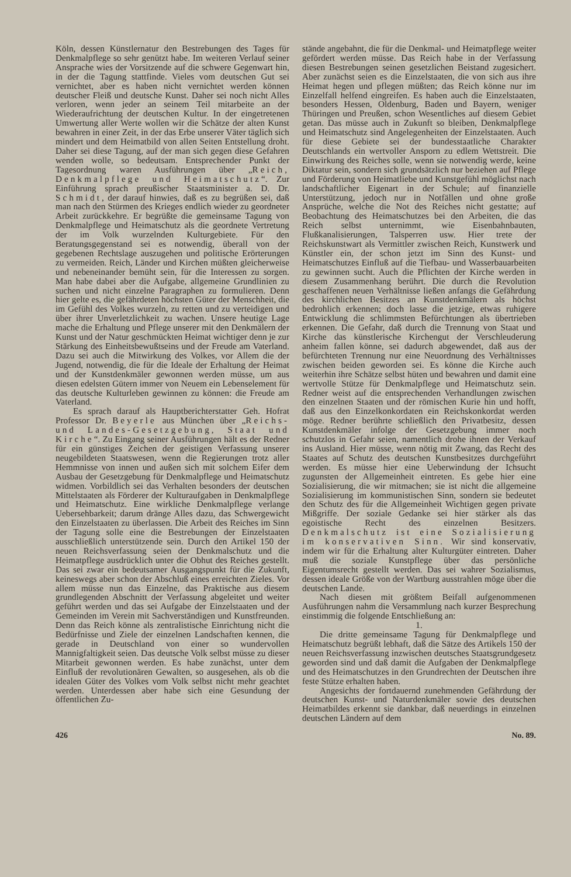Köln, dessen Künstlernatur den Bestrebungen des Tages für Denkmalpflege so sehr genützt habe. Im weiteren Verlauf seiner Ansprache wies der Vorsitzende auf die schwere Gegenwart hin, in der die Tagung stattfinde. Vieles vom deutschen Gut sei vernichtet, aber es haben nicht vernichtet werden können deutscher Fleiß und deutsche Kunst. Daher sei noch nicht Alles verloren, wenn jeder an seinem Teil mitarbeite an der Wiederaufrichtung der deutschen Kultur. In der eingetretenen Umwertung aller Werte wollen wir die Schätze der alten Kunst bewahren in einer Zeit, in der das Erbe unserer Väter täglich sich mindert und dem Heimatbild von allen Seiten Entstellung droht. Daher sei diese Tagung, auf der man sich gegen diese Gefahren wenden wolle, so bedeutsam. Entsprechender Punkt der Tagesordnung waren Ausführungen über „Reich, Denkmalpflege und Heimatschutz“. Zur Einführung sprach preußischer Staatsminister a. D. Dr. Schmidt, der darauf hinwies, daß es zu begrüßen sei, daß man nach den Stürmen des Krieges endlich wieder zu geordneter Arbeit zurückkehre. Er begrüßte die gemeinsame Tagung von Denkmalpflege und Heimatschutz als die geordnete Vertretung der im Volk wurzelnden Kulturgebiete. Für den Beratungsgegenstand sei es notwendig, überall von der gegebenen Rechtslage auszugehen und politische Erörterungen zu vermeiden. Reich, Länder und Kirchen müßten gleicherweise und nebeneinander bemüht sein, für die Interessen zu sorgen. Man habe dabei aber die Aufgabe, allgemeine Grundlinien zu suchen und nicht einzelne Paragraphen zu formulieren. Denn hier gelte es, die gefährdeten höchsten Güter der Menschheit, die im Gefühl des Volkes wurzeln, zu retten und zu verteidigen und über ihrer Unverletzlichkeit zu wachen. Unsere heutige Lage mache die Erhaltung und Pflege unserer mit den Denkmälern der Kunst und der Natur geschmückten Heimat wichtiger denn je zur Stärkung des Einheitsbewußtseins und der Freude am Vaterland. Dazu sei auch die Mitwirkung des Volkes, vor Allem die der Jugend, notwendig, die für die Ideale der Erhaltung der Heimat und der Kunstdenkmäler gewonnen werden müsse, um aus diesen edelsten Gütern immer von Neuem ein Lebenselement für das deutsche Kulturleben gewinnen zu können: die Freude am Vaterland.
Es sprach darauf als Hauptberichterstatter Geh. Hofrat Professor Dr. Beyerle aus München über „Reichs- und Landes-Gesetzgebung, Staat und Kirche“. Zu Eingang seiner Ausführungen hält es der Redner für ein günstiges Zeichen der geistigen Verfassung unserer neugebildeten Staatswesen, wenn die Regierungen trotz aller Hemmnisse von innen und außen sich mit solchem Eifer dem Ausbau der Gesetzgebung für Denkmalpflege und Heimatschutz widmen. Vorbildlich sei das Verhalten besonders der deutschen Mittelstaaten als Förderer der Kulturaufgaben in Denkmalpflege und Heimatschutz. Eine wirkliche Denkmalpflege verlange Uebersehbarkeit; darum dränge Alles dazu, das Schwergewicht den Einzelstaaten zu überlassen. Die Arbeit des Reiches im Sinn der Tagung solle eine die Bestrebungen der Einzelstaaten ausschließlich unterstützende sein. Durch den Artikel 150 der neuen Reichsverfassung seien der Denkmalschutz und die Heimatpflege ausdrücklich unter die Obhut des Reiches gestellt. Das sei zwar ein bedeutsamer Ausgangspunkt für die Zukunft, keineswegs aber schon der Abschluß eines erreichten Zieles. Vor allem müsse nun das Einzelne, das Praktische aus diesem grundlegenden Abschnitt der Verfassung abgeleitet und weiter geführt werden und das sei Aufgabe der Einzelstaaten und der Gemeinden im Verein mit Sachverständigen und Kunstfreunden. Denn das Reich könne als zentralistische Einrichtung nicht die Bedürfnisse und Ziele der einzelnen Landschaften kennen, die gerade in Deutschland von einer so wundervollen Mannigfaltigkeit seien. Das deutsche Volk selbst müsse zu dieser Mitarbeit gewonnen werden. Es habe zunächst, unter dem Einfluß der revolutionären Gewalten, so ausgesehen, als ob die idealen Güter des Volkes vom Volk selbst nicht mehr geachtet werden. Unterdessen aber habe sich eine Gesundung der öffentlichen Zu-
stände angebahnt, die für die Denkmal- und Heimatpflege weiter gefördert werden müsse. Das Reich habe in der Verfassung diesen Bestrebungen seinen gesetzlichen Beistand zugesichert. Aber zunächst seien es die Einzelstaaten, die von sich aus ihre Heimat hegen und pflegen müßten; das Reich könne nur im Einzelfall helfend eingreifen. Es haben auch die Einzelstaaten, besonders Hessen, Oldenburg, Baden und Bayern, weniger Thüringen und Preußen, schon Wesentliches auf diesem Gebiet getan. Das müsse auch in Zukunft so bleiben, Denkmalpflege und Heimatschutz sind Angelegenheiten der Einzelstaaten. Auch für diese Gebiete sei der bundesstaatliche Charakter Deutschlands ein wertvoller Ansporn zu edlem Wettstreit. Die Einwirkung des Reiches solle, wenn sie notwendig werde, keine Diktatur sein, sondern sich grundsätzlich nur beziehen auf Pflege und Förderung von Heimatliebe und Kunstgefühl möglichst nach landschaftlicher Eigenart in der Schule; auf finanzielle Unterstützung, jedoch nur in Notfällen und ohne große Ansprüche, welche die Not des Reiches nicht gestatte; auf Beobachtung des Heimatschutzes bei den Arbeiten, die das Reich selbst unternimmt, wie Eisenbahnbauten, Flußkanalisierungen, Talsperren usw. Hier trete der Reichskunstwart als Vermittler zwischen Reich, Kunstwerk und Künstler ein, der schon jetzt im Sinn des Kunst- und Heimatschutzes Einfluß auf die Tiefbau- und Wasserbauarbeiten zu gewinnen sucht. Auch die Pflichten der Kirche werden in diesem Zusammenhang berührt. Die durch die Revolution geschaffenen neuen Verhältnisse ließen anfangs die Gefährdung des kirchlichen Besitzes an Kunstdenkmälern als höchst bedrohlich erkennen; doch lasse die jetzige, etwas ruhigere Entwicklung die schlimmsten Befürchtungen als übertrieben erkennen. Die Gefahr, daß durch die Trennung von Staat und Kirche das künstlerische Kirchengut der Verschleuderung anheim fallen könne, sei dadurch abgewendet, daß aus der befürchteten Trennung nur eine Neuordnung des Verhältnisses zwischen beiden geworden sei. Es könne die Kirche auch weiterhin ihre Schätze selbst hüten und bewahren und damit eine wertvolle Stütze für Denkmalpflege und Heimatschutz sein. Redner weist auf die entsprechenden Verhandlungen zwischen den einzelnen Staaten und der römischen Kurie hin und hofft, daß aus den Einzelkonkordaten ein Reichskonkordat werden möge. Redner berührte schließlich den Privatbesitz, dessen Kunstdenkmäler infolge der Gesetzgebung immer noch schutzlos in Gefahr seien, namentlich drohe ihnen der Verkauf ins Ausland. Hier müsse, wenn nötig mit Zwang, das Recht des Staates auf Schutz des deutschen Kunstbesitzes durchgeführt werden. Es müsse hier eine Ueberwindung der Ichsucht zugunsten der Allgemeinheit eintreten. Es gebe hier eine Sozialisierung, die wir mitmachen; sie ist nicht die allgemeine Sozialisierung im kommunistischen Sinn, sondern sie bedeutet den Schutz des für die Allgemeinheit Wichtigen gegen private Mißgriffe. Der soziale Gedanke sei hier stärker als das egoistische Recht des einzelnen Besitzers. Denkmalschutz ist eine Sozialisierung im konservativen Sinn. Wir sind konservativ, indem wir für die Erhaltung alter Kulturgüter eintreten. Daher muß die soziale Kunstpflege über das persönliche Eigentumsrecht gestellt werden. Das sei wahrer Sozialismus, dessen ideale Größe von der Wartburg ausstrahlen möge über die deutschen Lande.
Nach diesen mit größtem Beifall aufgenommenen Ausführungen nahm die Versammlung nach kurzer Besprechung einstimmig die folgende Entschließung an:
1.
Die dritte gemeinsame Tagung für Denkmalpflege und Heimatschutz begrüßt lebhaft, daß die Sätze des Artikels 150 der neuen Reichsverfassung inzwischen deutsches Staatsgrundgesetz geworden sind und daß damit die Aufgaben der Denkmalpflege und des Heimatschutzes in den Grundrechten der Deutschen ihre feste Stütze erhalten haben.
Angesichts der fortdauernd zunehmenden Gefährdung der deutschen Kunst- und Naturdenkmäler sowie des deutschen Heimatbildes erkennt sie dankbar, daß neuerdings in einzelnen deutschen Ländern auf dem
426 No. 89.